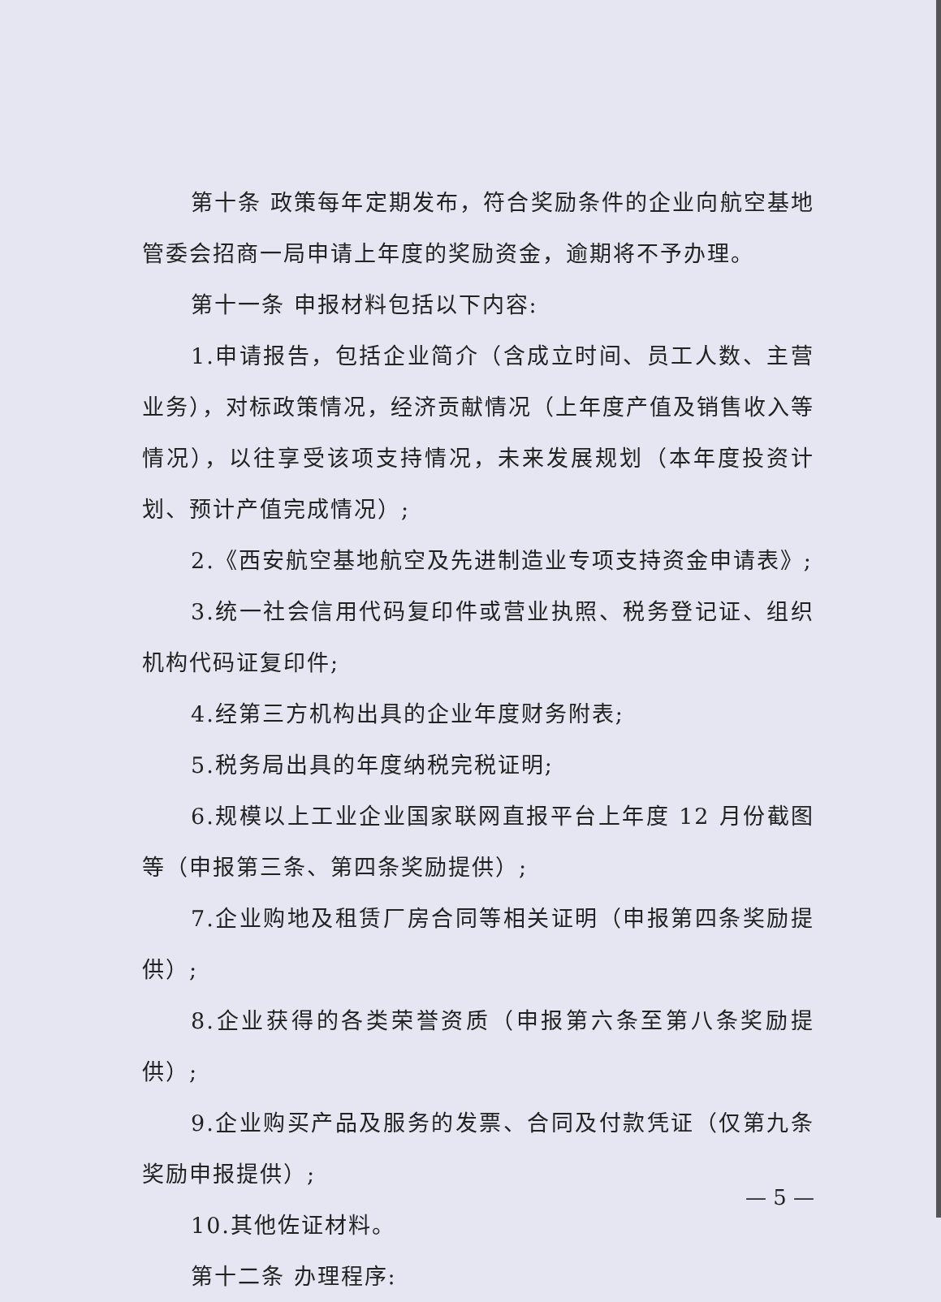第十条 政策每年定期发布，符合奖励条件的企业向航空基地管委会招商一局申请上年度的奖励资金，逾期将不予办理。
第十一条 申报材料包括以下内容:
1.申请报告，包括企业简介（含成立时间、员工人数、主营业务），对标政策情况，经济贡献情况（上年度产值及销售收入等情况），以往享受该项支持情况，未来发展规划（本年度投资计划、预计产值完成情况）;
2.《西安航空基地航空及先进制造业专项支持资金申请表》;
3.统一社会信用代码复印件或营业执照、税务登记证、组织机构代码证复印件;
4.经第三方机构出具的企业年度财务附表;
5.税务局出具的年度纳税完税证明;
6.规模以上工业企业国家联网直报平台上年度 12 月份截图等（申报第三条、第四条奖励提供）;
7.企业购地及租赁厂房合同等相关证明（申报第四条奖励提供）;
8.企业获得的各类荣誉资质（申报第六条至第八条奖励提供）;
9.企业购买产品及服务的发票、合同及付款凭证（仅第九条奖励申报提供）;
10.其他佐证材料。
第十二条 办理程序:
— 5 —